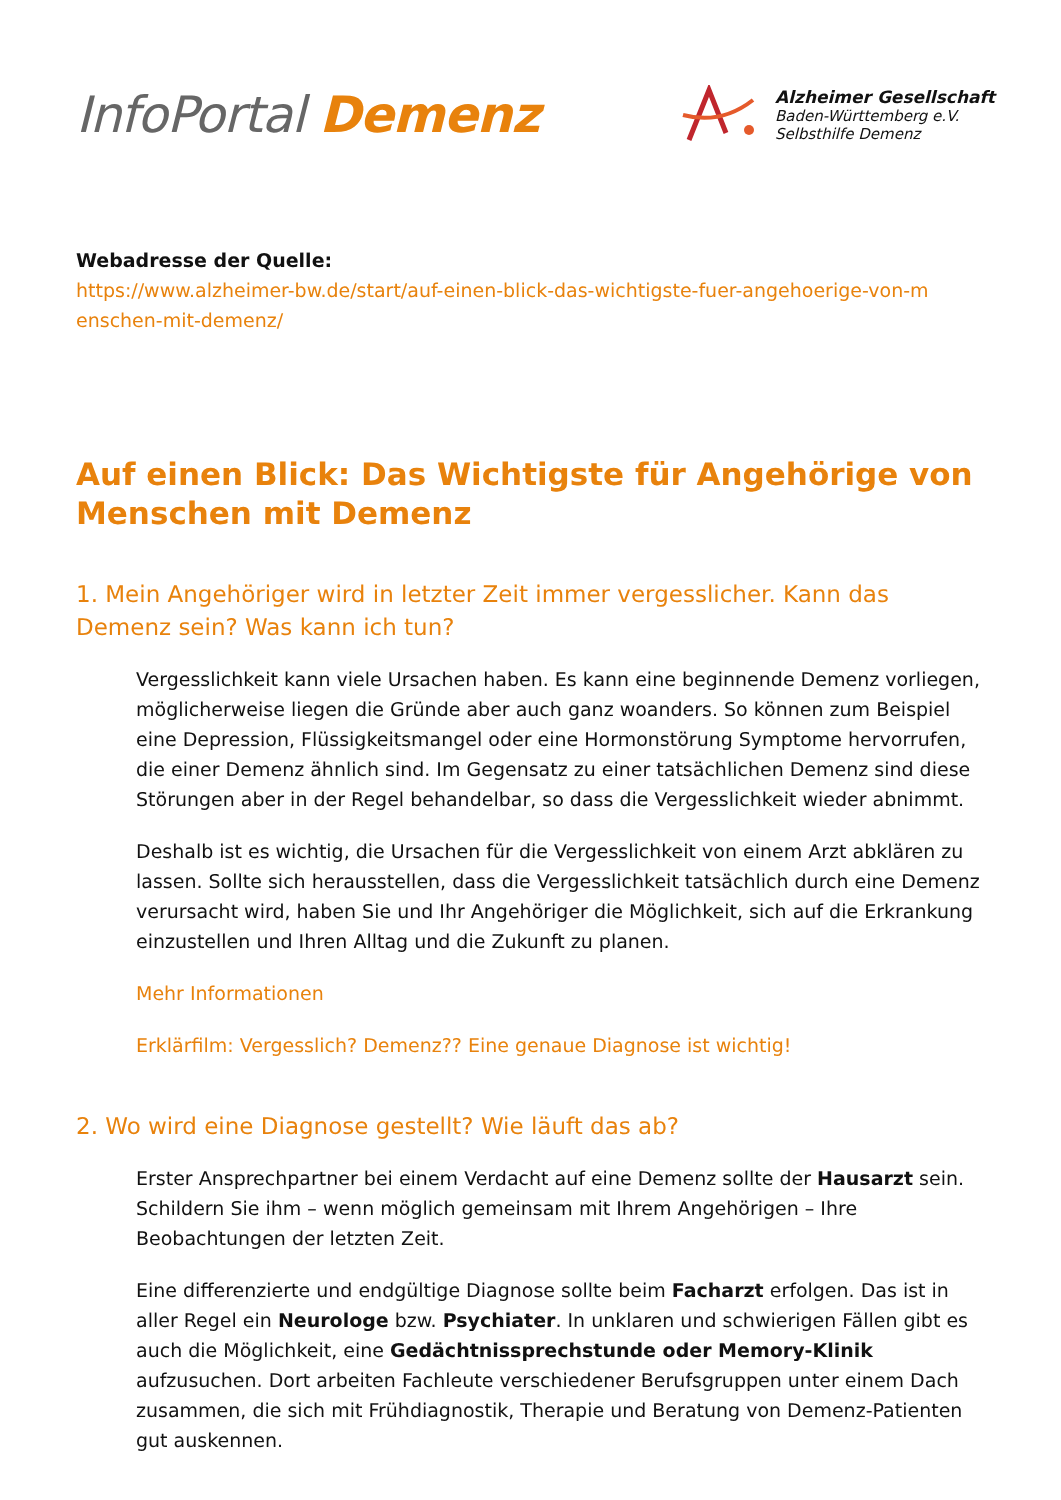InfoPortal Demenz
Alzheimer Gesellschaft
Baden-Württemberg e.V.
Selbsthilfe Demenz
Webadresse der Quelle:
https://www.alzheimer-bw.de/start/auf-einen-blick-das-wichtigste-fuer-angehoerige-von-m enschen-mit-demenz/
Auf einen Blick: Das Wichtigste für Angehörige von Menschen mit Demenz
1. Mein Angehöriger wird in letzter Zeit immer vergesslicher. Kann das Demenz sein? Was kann ich tun?
Vergesslichkeit kann viele Ursachen haben. Es kann eine beginnende Demenz vorliegen, möglicherweise liegen die Gründe aber auch ganz woanders. So können zum Beispiel eine Depression, Flüssigkeitsmangel oder eine Hormonstörung Symptome hervorrufen, die einer Demenz ähnlich sind. Im Gegensatz zu einer tatsächlichen Demenz sind diese Störungen aber in der Regel behandelbar, so dass die Vergesslichkeit wieder abnimmt.
Deshalb ist es wichtig, die Ursachen für die Vergesslichkeit von einem Arzt abklären zu lassen. Sollte sich herausstellen, dass die Vergesslichkeit tatsächlich durch eine Demenz verursacht wird, haben Sie und Ihr Angehöriger die Möglichkeit, sich auf die Erkrankung einzustellen und Ihren Alltag und die Zukunft zu planen.
Mehr Informationen
Erklärfilm: Vergesslich? Demenz?? Eine genaue Diagnose ist wichtig!
2. Wo wird eine Diagnose gestellt? Wie läuft das ab?
Erster Ansprechpartner bei einem Verdacht auf eine Demenz sollte der Hausarzt sein. Schildern Sie ihm – wenn möglich gemeinsam mit Ihrem Angehörigen – Ihre Beobachtungen der letzten Zeit.
Eine differenzierte und endgültige Diagnose sollte beim Facharzt erfolgen. Das ist in aller Regel ein Neurologe bzw. Psychiater. In unklaren und schwierigen Fällen gibt es auch die Möglichkeit, eine Gedächtnissprechstunde oder Memory-Klinik aufzusuchen. Dort arbeiten Fachleute verschiedener Berufsgruppen unter einem Dach zusammen, die sich mit Frühdiagnostik, Therapie und Beratung von Demenz-Patienten gut auskennen.